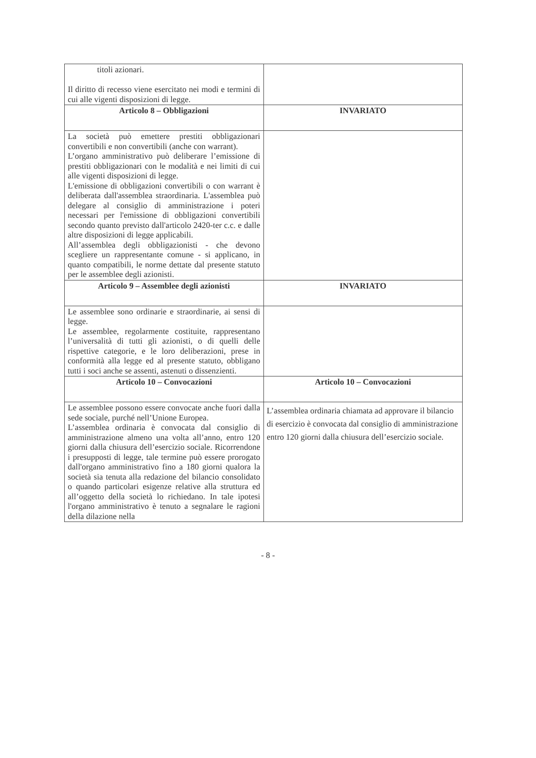| titoli azionari. Il diritto di recesso viene esercitato nei modi e termini di cui alle vigenti disposizioni di legge. | |
| Articolo 8 – Obbligazioni | INVARIATO |
| La società può emettere prestiti obbligazionari convertibili e non convertibili (anche con warrant). L’organo amministrativo può deliberare l’emissione di prestiti obbligazionari con le modalità e nei limiti di cui alle vigenti disposizioni di legge. L'emissione di obbligazioni convertibili o con warrant è deliberata dall'assemblea straordinaria. L'assemblea può delegare al consiglio di amministrazione i poteri necessari per l'emissione di obbligazioni convertibili secondo quanto previsto dall'articolo 2420-ter c.c. e dalle altre disposizioni di legge applicabili. All’assemblea degli obbligazionisti - che devono scegliere un rappresentante comune - si applicano, in quanto compatibili, le norme dettate dal presente statuto per le assemblee degli azionisti. | |
| Articolo 9 – Assemblee degli azionisti | INVARIATO |
| Le assemblee sono ordinarie e straordinarie, ai sensi di legge. Le assemblee, regolarmente costituite, rappresentano l’universalità di tutti gli azionisti, o di quelli delle rispettive categorie, e le loro deliberazioni, prese in conformità alla legge ed al presente statuto, obbligano tutti i soci anche se assenti, astenuti o dissenzienti. | |
| Articolo 10 – Convocazioni | Articolo 10 – Convocazioni |
| Le assemblee possono essere convocate anche fuori dalla sede sociale, purché nell’Unione Europea. L’assemblea ordinaria è convocata dal consiglio di amministrazione almeno una volta all’anno, entro 120 giorni dalla chiusura dell’esercizio sociale. Ricorrendone i presupposti di legge, tale termine può essere prorogato dall'organo amministrativo fino a 180 giorni qualora la società sia tenuta alla redazione del bilancio consolidato o quando particolari esigenze relative alla struttura ed all’oggetto della società lo richiedano. In tale ipotesi l'organo amministrativo è tenuto a segnalare le ragioni della dilazione nella | L’assemblea ordinaria chiamata ad approvare il bilancio di esercizio è convocata dal consiglio di amministrazione entro 120 giorni dalla chiusura dell’esercizio sociale. |
- 8 -